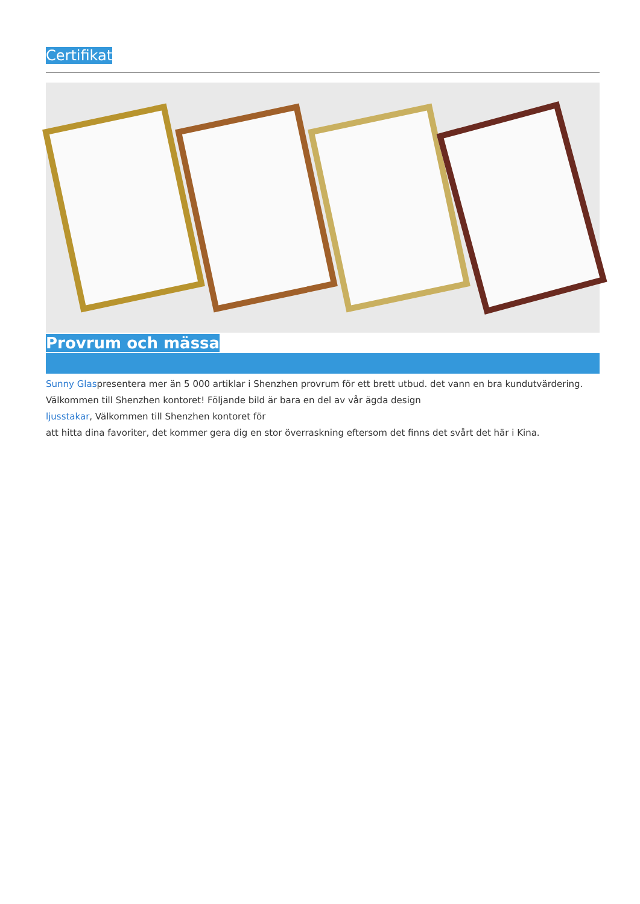Certifikat
Provrum och mässa
Sunny Glaspresentera mer än 5 000 artiklar i Shenzhen provrum för ett brett utbud. det vann en bra kundutvärdering. Välkommen till Shenzhen kontoret! Följande bild är bara en del av vår ägda design
ljusstakar, Välkommen till Shenzhen kontoret för
att hitta dina favoriter, det kommer gera dig en stor överraskning eftersom det finns det svårt det här i Kina.